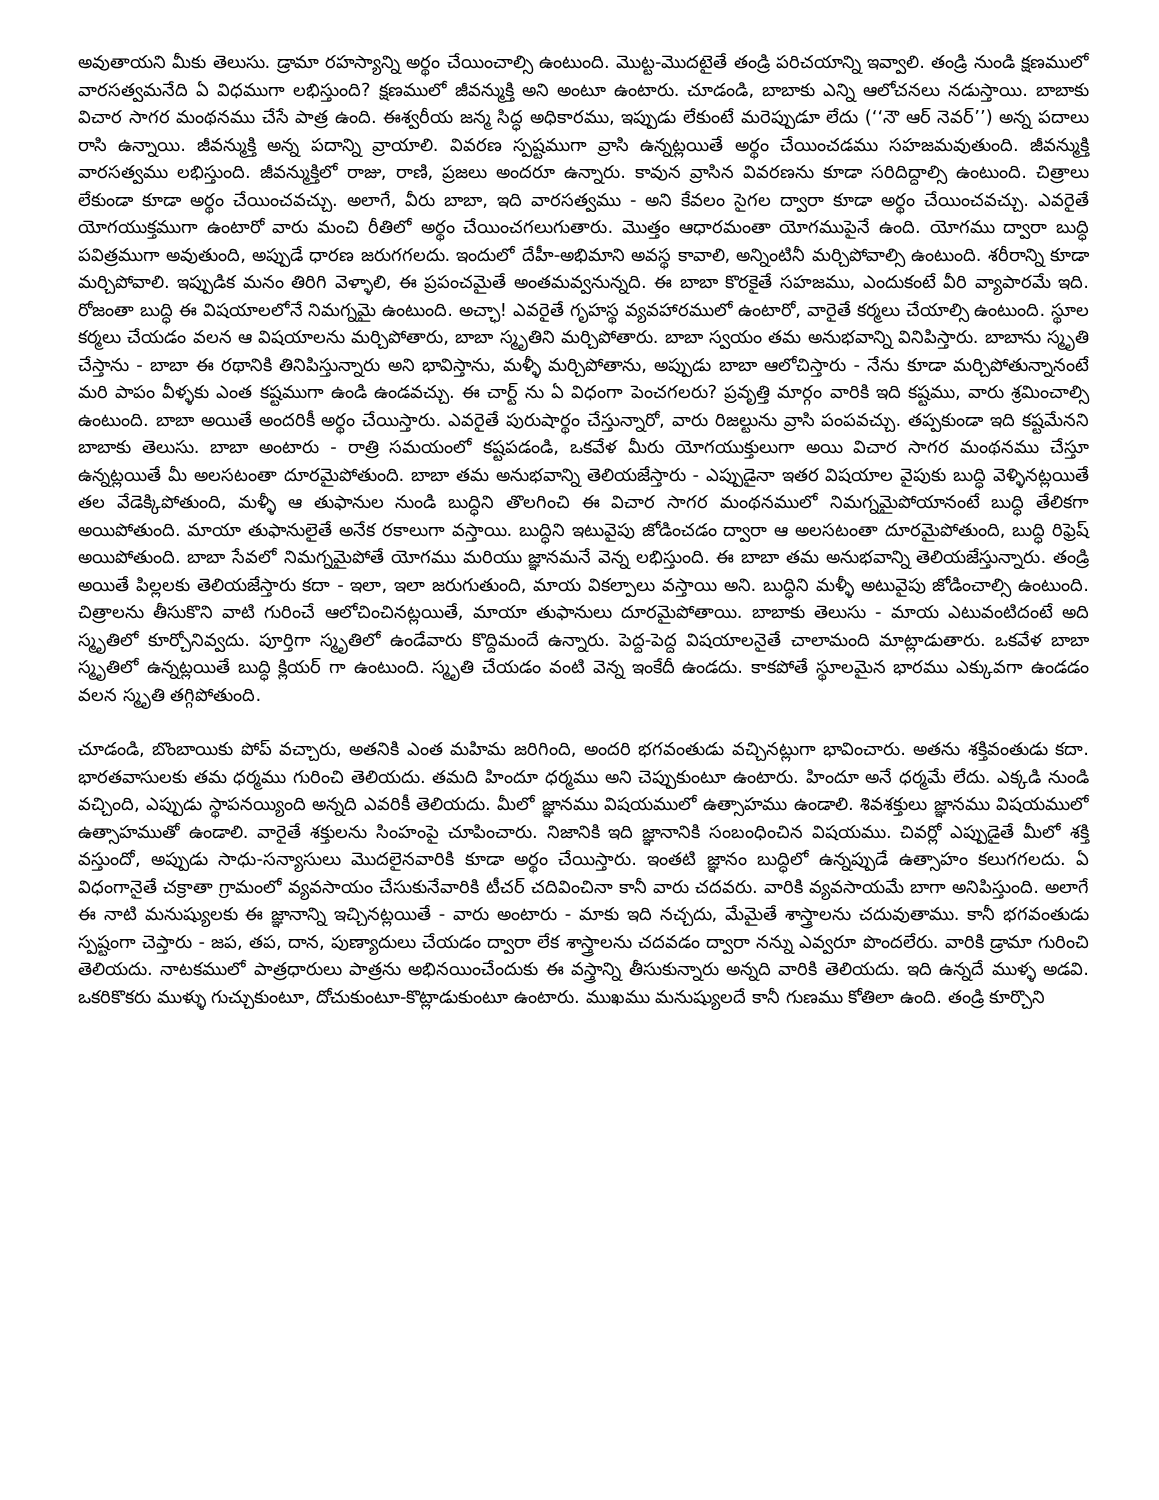అవుతాయని మీకు తెలుసు. డ్రామా రహస్యాన్ని అర్థం చేయించాల్సి ఉంటుంది. మొట్ట-మొదటైతే తండ్రి పరిచయాన్ని ఇవ్వాలి. తండ్రి నుండి క్షణములో వారసత్వమనేది ఏ విధముగా లభిస్తుంది? క్షణములో జీవన్ముక్తి అని అంటూ ఉంటారు. చూడండి, బాబాకు ఎన్ని ఆలోచనలు నడుస్తాయి. బాబాకు విచార సాగర మంథనము చేసే పాత్ర ఉంది. ఈశ్వరీయ జన్మ సిద్ధ అధికారము, ఇప్పుడు లేకుంటే మరెప్పుడూ లేదు (‘‘నౌ ఆర్ నెవర్’’) అన్న పదాలు రాసి ఉన్నాయి. జీవన్ముక్తి అన్న పదాన్ని వ్రాయాలి. వివరణ స్పష్టముగా వ్రాసి ఉన్నట్లయితే అర్థం చేయించడము సహజమవుతుంది. జీవన్ముక్తి వారసత్వము లభిస్తుంది. జీవన్ముక్తిలో రాజు, రాణి, ప్రజలు అందరూ ఉన్నారు. కావున వ్రాసిన వివరణను కూడా సరిదిద్దాల్సి ఉంటుంది. చిత్రాలు లేకుండా కూడా అర్థం చేయించవచ్చు. అలాగే, వీరు బాబా, ఇది వారసత్వము - అని కేవలం సైగల ద్వారా కూడా అర్థం చేయించవచ్చు. ఎవరైతే యోగయుక్తముగా ఉంటారో వారు మంచి రీతిలో అర్థం చేయించగలుగుతారు. మొత్తం ఆధారమంతా యోగముపైనే ఉంది. యోగము ద్వారా బుద్ధి పవిత్రముగా అవుతుంది, అప్పుడే ధారణ జరుగగలదు. ఇందులో దేహీ-అభిమాని అవస్థ కావాలి, అన్నింటినీ మర్చిపోవాల్సి ఉంటుంది. శరీరాన్ని కూడా మర్చిపోవాలి. ఇప్పుడిక మనం తిరిగి వెళ్ళాలి, ఈ ప్రపంచమైతే అంతమవ్వనున్నది. ఈ బాబా కొరకైతే సహజము, ఎందుకంటే వీరి వ్యాపారమే ఇది. రోజంతా బుద్ధి ఈ విషయాలలోనే నిమగ్నమై ఉంటుంది. అచ్ఛా! ఎవరైతే గృహస్థ వ్యవహారములో ఉంటారో, వారైతే కర్మలు చేయాల్సి ఉంటుంది. స్థూల కర్మలు చేయడం వలన ఆ విషయాలను మర్చిపోతారు, బాబా స్మృతిని మర్చిపోతారు. బాబా స్వయం తమ అనుభవాన్ని వినిపిస్తారు. బాబాను స్మృతి చేస్తాను - బాబా ఈ రథానికి తినిపిస్తున్నారు అని భావిస్తాను, మళ్ళీ మర్చిపోతాను, అప్పుడు బాబా ఆలోచిస్తారు - నేను కూడా మర్చిపోతున్నానంటే మరి పాపం వీళ్ళకు ఎంత కష్టముగా ఉండి ఉండవచ్చు. ఈ చార్ట్ ను ఏ విధంగా పెంచగలరు? ప్రవృత్తి మార్గం వారికి ఇది కష్టము, వారు శ్రమించాల్సి ఉంటుంది. బాబా అయితే అందరికీ అర్థం చేయిస్తారు. ఎవరైతే పురుషార్థం చేస్తున్నారో, వారు రిజల్టును వ్రాసి పంపవచ్చు. తప్పకుండా ఇది కష్టమేనని బాబాకు తెలుసు. బాబా అంటారు - రాత్రి సమయంలో కష్టపడండి, ఒకవేళ మీరు యోగయుక్తులుగా అయి విచార సాగర మంథనము చేస్తూ ఉన్నట్లయితే మీ అలసటంతా దూరమైపోతుంది. బాబా తమ అనుభవాన్ని తెలియజేస్తారు - ఎప్పుడైనా ఇతర విషయాల వైపుకు బుద్ధి వెళ్ళినట్లయితే తల వేడెక్కిపోతుంది, మళ్ళీ ఆ తుఫానుల నుండి బుద్ధిని తొలగించి ఈ విచార సాగర మంథనములో నిమగ్నమైపోయానంటే బుద్ధి తేలికగా అయిపోతుంది. మాయా తుఫానులైతే అనేక రకాలుగా వస్తాయి. బుద్ధిని ఇటువైపు జోడించడం ద్వారా ఆ అలసటంతా దూరమైపోతుంది, బుద్ధి రిఫ్రెష్ అయిపోతుంది. బాబా సేవలో నిమగ్నమైపోతే యోగము మరియు జ్ఞానమనే వెన్న లభిస్తుంది. ఈ బాబా తమ అనుభవాన్ని తెలియజేస్తున్నారు. తండ్రి అయితే పిల్లలకు తెలియజేస్తారు కదా - ఇలా, ఇలా జరుగుతుంది, మాయ వికల్పాలు వస్తాయి అని. బుద్ధిని మళ్ళీ అటువైపు జోడించాల్సి ఉంటుంది. చిత్రాలను తీసుకొని వాటి గురించే ఆలోచించినట్లయితే, మాయా తుఫానులు దూరమైపోతాయి. బాబాకు తెలుసు - మాయ ఎటువంటిదంటే అది స్మృతిలో కూర్చోనివ్వదు. పూర్తిగా స్మృతిలో ఉండేవారు కొద్దిమందే ఉన్నారు. పెద్ద-పెద్ద విషయాలనైతే చాలామంది మాట్లాడుతారు. ఒకవేళ బాబా స్మృతిలో ఉన్నట్లయితే బుద్ధి క్లియర్ గా ఉంటుంది. స్మృతి చేయడం వంటి వెన్న ఇంకేదీ ఉండదు. కాకపోతే స్థూలమైన భారము ఎక్కువగా ఉండడం వలన స్మృతి తగ్గిపోతుంది.
చూడండి, బొంబాయికు పోప్ వచ్చారు, అతనికి ఎంత మహిమ జరిగింది, అందరి భగవంతుడు వచ్చినట్లుగా భావించారు. అతను శక్తివంతుడు కదా. భారతవాసులకు తమ ధర్మము గురించి తెలియదు. తమది హిందూ ధర్మము అని చెప్పుకుంటూ ఉంటారు. హిందూ అనే ధర్మమే లేదు. ఎక్కడి నుండి వచ్చింది, ఎప్పుడు స్థాపనయ్యింది అన్నది ఎవరికీ తెలియదు. మీలో జ్ఞానము విషయములో ఉత్సాహము ఉండాలి. శివశక్తులు జ్ఞానము విషయములో ఉత్సాహముతో ఉండాలి. వారైతే శక్తులను సింహంపై చూపించారు. నిజానికి ఇది జ్ఞానానికి సంబంధించిన విషయము. చివర్లో ఎప్పుడైతే మీలో శక్తి వస్తుందో, అప్పుడు సాధు-సన్యాసులు మొదలైనవారికి కూడా అర్థం చేయిస్తారు. ఇంతటి జ్ఞానం బుద్ధిలో ఉన్నప్పుడే ఉత్సాహం కలుగగలదు. ఏ విధంగానైతే చక్రాతా గ్రామంలో వ్యవసాయం చేసుకునేవారికి టీచర్ చదివించినా కానీ వారు చదవరు. వారికి వ్యవసాయమే బాగా అనిపిస్తుంది. అలాగే ఈ నాటి మనుష్యులకు ఈ జ్ఞానాన్ని ఇచ్చినట్లయితే - వారు అంటారు - మాకు ఇది నచ్చదు, మేమైతే శాస్త్రాలను చదువుతాము. కానీ భగవంతుడు స్పష్టంగా చెప్తారు - జప, తప, దాన, పుణ్యాదులు చేయడం ద్వారా లేక శాస్త్రాలను చదవడం ద్వారా నన్ను ఎవ్వరూ పొందలేరు. వారికి డ్రామా గురించి తెలియదు. నాటకములో పాత్రధారులు పాత్రను అభినయించేందుకు ఈ వస్త్రాన్ని తీసుకున్నారు అన్నది వారికి తెలియదు. ఇది ఉన్నదే ముళ్ళ అడవి. ఒకరికొకరు ముళ్ళు గుచ్చుకుంటూ, దోచుకుంటూ-కొట్లాడుకుంటూ ఉంటారు. ముఖము మనుష్యులదే కానీ గుణము కోతిలా ఉంది. తండ్రి కూర్చొని